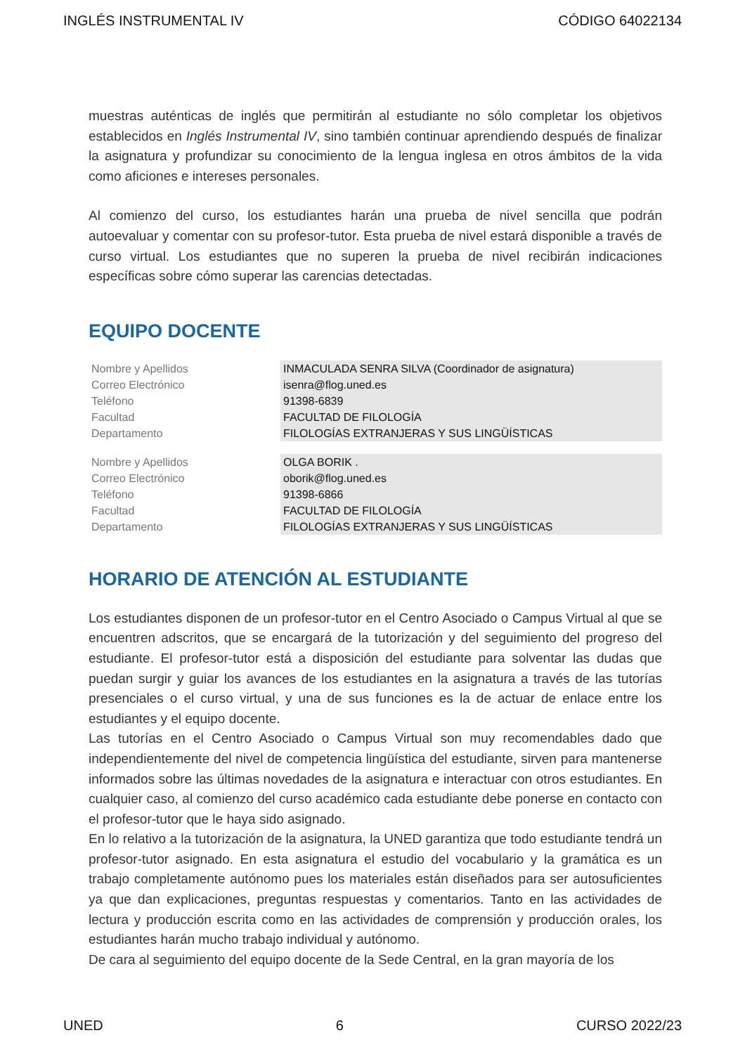INGLÉS INSTRUMENTAL IV CÓDIGO 64022134
muestras auténticas de inglés que permitirán al estudiante no sólo completar los objetivos establecidos en Inglés Instrumental IV, sino también continuar aprendiendo después de finalizar la asignatura y profundizar su conocimiento de la lengua inglesa en otros ámbitos de la vida como aficiones e intereses personales.
Al comienzo del curso, los estudiantes harán una prueba de nivel sencilla que podrán autoevaluar y comentar con su profesor-tutor. Esta prueba de nivel estará disponible a través de curso virtual. Los estudiantes que no superen la prueba de nivel recibirán indicaciones específicas sobre cómo superar las carencias detectadas.
EQUIPO DOCENTE
| Nombre y Apellidos | INMACULADA SENRA SILVA (Coordinador de asignatura) |
| Correo Electrónico | isenra@flog.uned.es |
| Teléfono | 91398-6839 |
| Facultad | FACULTAD DE FILOLOGÍA |
| Departamento | FILOLOGÍAS EXTRANJERAS Y SUS LINGÜÍSTICAS |
| Nombre y Apellidos | OLGA BORIK . |
| Correo Electrónico | oborik@flog.uned.es |
| Teléfono | 91398-6866 |
| Facultad | FACULTAD DE FILOLOGÍA |
| Departamento | FILOLOGÍAS EXTRANJERAS Y SUS LINGÜÍSTICAS |
HORARIO DE ATENCIÓN AL ESTUDIANTE
Los estudiantes disponen de un profesor-tutor en el Centro Asociado o Campus Virtual al que se encuentren adscritos, que se encargará de la tutorización y del seguimiento del progreso del estudiante. El profesor-tutor está a disposición del estudiante para solventar las dudas que puedan surgir y guiar los avances de los estudiantes en la asignatura a través de las tutorías presenciales o el curso virtual, y una de sus funciones es la de actuar de enlace entre los estudiantes y el equipo docente.
Las tutorías en el Centro Asociado o Campus Virtual son muy recomendables dado que independientemente del nivel de competencia lingüística del estudiante, sirven para mantenerse informados sobre las últimas novedades de la asignatura e interactuar con otros estudiantes. En cualquier caso, al comienzo del curso académico cada estudiante debe ponerse en contacto con el profesor-tutor que le haya sido asignado.
En lo relativo a la tutorización de la asignatura, la UNED garantiza que todo estudiante tendrá un profesor-tutor asignado. En esta asignatura el estudio del vocabulario y la gramática es un trabajo completamente autónomo pues los materiales están diseñados para ser autosuficientes ya que dan explicaciones, preguntas respuestas y comentarios. Tanto en las actividades de lectura y producción escrita como en las actividades de comprensión y producción orales, los estudiantes harán mucho trabajo individual y autónomo.
De cara al seguimiento del equipo docente de la Sede Central, en la gran mayoría de los
UNED 6 CURSO 2022/23